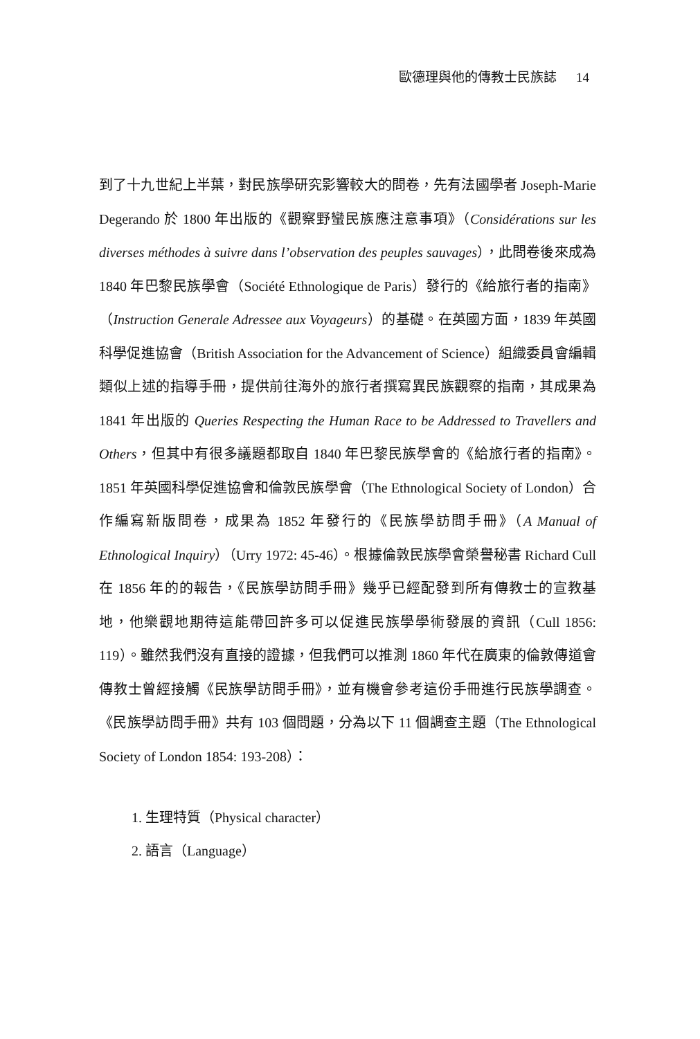歐德理與他的傳教士民族誌 14
到了十九世紀上半葉，對民族學研究影響較大的問卷，先有法國學者 Joseph-Marie Degerando 於 1800 年出版的《觀察野蠻民族應注意事項》（Considérations sur les diverses méthodes à suivre dans l’observation des peuples sauvages），此問卷後來成為 1840 年巴黎民族學會（Société Ethnologique de Paris）發行的《給旅行者的指南》（Instruction Generale Adressee aux Voyageurs）的基礎。在英國方面，1839 年英國科學促進協會（British Association for the Advancement of Science）組織委員會編輯類似上述的指導手冊，提供前往海外的旅行者撰寫異民族觀察的指南，其成果為 1841 年出版的 Queries Respecting the Human Race to be Addressed to Travellers and Others，但其中有很多議題都取自 1840 年巴黎民族學會的《給旅行者的指南》。1851 年英國科學促進協會和倫敦民族學會（The Ethnological Society of London）合作編寫新版問卷，成果為 1852 年發行的《民族學訪問手冊》（A Manual of Ethnological Inquiry）（Urry 1972: 45-46）。根據倫敦民族學會榮譽秘書 Richard Cull 在 1856 年的的報告，《民族學訪問手冊》幾乎已經配發到所有傳教士的宣教基地，他樂觀地期待這能帶回許多可以促進民族學學術發展的資訊（Cull 1856: 119）。雖然我們沒有直接的證據，但我們可以推測 1860 年代在廣東的倫敦傳道會傳教士曾經接觸《民族學訪問手冊》，並有機會參考這份手冊進行民族學調查。《民族學訪問手冊》共有 103 個問題，分為以下 11 個調查主題（The Ethnological Society of London 1854: 193-208）：
1. 生理特質（Physical character）
2. 語言（Language）